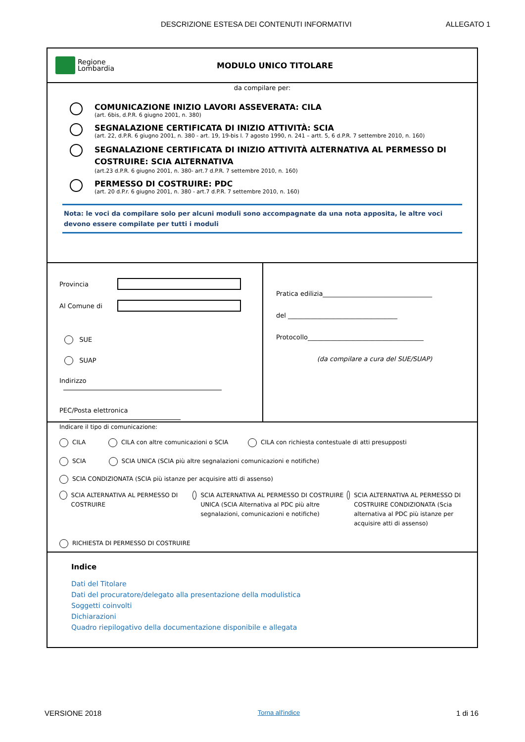DESCRIZIONE ESTESA DEI CONTENUTI INFORMATIVI ALLEGATO 1
Regione
Lombardia
MODULO UNICO TITOLARE
da compilare per:
COMUNICAZIONE INIZIO LAVORI ASSEVERATA: CILA
(art. 6bis, d.P.R. 6 giugno 2001, n. 380)
SEGNALAZIONE CERTIFICATA DI INIZIO ATTIVITÀ: SCIA
(art. 22, d.P.R. 6 giugno 2001, n. 380 - art. 19, 19-bis l. 7 agosto 1990, n. 241 – artt. 5, 6 d.P.R. 7 settembre 2010, n. 160)
SEGNALAZIONE CERTIFICATA DI INIZIO ATTIVITÀ ALTERNATIVA AL PERMESSO DI COSTRUIRE: SCIA ALTERNATIVA
(art.23 d.P.R. 6 giugno 2001, n. 380- art.7 d.P.R. 7 settembre 2010, n. 160)
PERMESSO DI COSTRUIRE: PDC
(art. 20 d.P.r. 6 giugno 2001, n. 380 - art.7 d.P.R. 7 settembre 2010, n. 160)
Nota: le voci da compilare solo per alcuni moduli sono accompagnate da una nota apposita, le altre voci devono essere compilate per tutti i moduli
Provincia
Al Comune di
SUE
SUAP
Indirizzo
PEC/Posta elettronica
Pratica edilizia__________________________________
del __________________________________
Protocollo____________________________________
(da compilare a cura del SUE/SUAP)
Indicare il tipo di comunicazione:
CILA CILA con altre comunicazioni o SCIA CILA con richiesta contestuale di atti presupposti
SCIA SCIA UNICA (SCIA più altre segnalazioni comunicazioni e notifiche)
SCIA CONDIZIONATA (SCIA più istanze per acquisire atti di assenso)
SCIA ALTERNATIVA AL PERMESSO DI COSTRUIRE
SCIA ALTERNATIVA AL PERMESSO DI COSTRUIRE UNICA (SCIA Alternativa al PDC più altre segnalazioni, comunicazioni e notifiche)
SCIA ALTERNATIVA AL PERMESSO DI COSTRUIRE CONDIZIONATA (Scia alternativa al PDC più istanze per acquisire atti di assenso)
RICHIESTA DI PERMESSO DI COSTRUIRE
Indice
Dati del Titolare
Dati del procuratore/delegato alla presentazione della modulistica
Soggetti coinvolti
Dichiarazioni
Quadro riepilogativo della documentazione disponibile e allegata
VERSIONE 2018 Torna all'indice 1 di 16